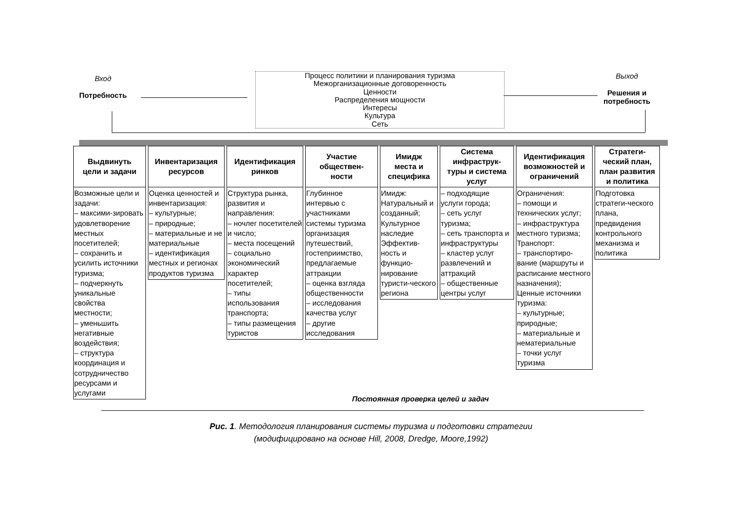Вход
Потребность
Процесс политики и планирования туризма
Межорганизационные договоренность
Ценности
Распределения мощности
Интересы
Культура
Сеть
Выход
Решения и
потребность
Выдвинуть
цели и задачи
Возможные цели и задачи:
– максими-зировать удовлетворение местных посетителей;
– сохранить и усилить источники туризма;
– подчеркнуть уникальные свойства местности;
– уменьшить негативные воздействия;
– структура координация и сотрудничество ресурсами и услугами
Инвентаризация
ресурсов
Оценка ценностей и инвентаризация:
– культурные;
– природные;
– материальные и не материальные
– идентификация местных и регионах продуктов туризма
Идентификация
ринков
Структура рынка, развития и направления:
– ночлег посетителей и число;
– места посещений
– социально экономический характер посетителей;
– типы использования транспорта;
– типы размещения туристов
Участие
обществен-
ности
Глубинное интервью с участниками системы туризма организация путешествий, гостеприимство, предлагаемые аттракции
– оценка взгляда общественности
– исследования качества услуг
– другие исследования
Имидж
места и
специфика
Имидж: Натуральный и созданный; Культурное наследие Эффектив-ность и функцио-нирование туристи-ческого региона
Система
инфраструк-
туры и система
услуг
– подходящие услуги города;
– сеть услуг туризма;
– сеть транспорта и инфраструктуры
– кластер услуг развлечений и аттракций
– общественные центры услуг
Идентификация
возможностей и
ограничений
Ограничения:
– помощи и технических услуг;
– инфраструктура местного туризма;
Транспорт:
– транспортиро-вание (маршруты и расписание местного назначения);
Ценные источники туризма:
– культурные; природные;
– материальные и нематериальные
– точки услуг туризма
Стратеги-
ческий план,
план развития
и политика
Подготовка стратеги-ческого плана, предвидения контрольного механизма и политика
Постоянная проверка целей и задач
Рис. 1. Методология планирования системы туризма и подготовки стратегии
(модифицировано на основе Hill, 2008, Dredge, Moore,1992)